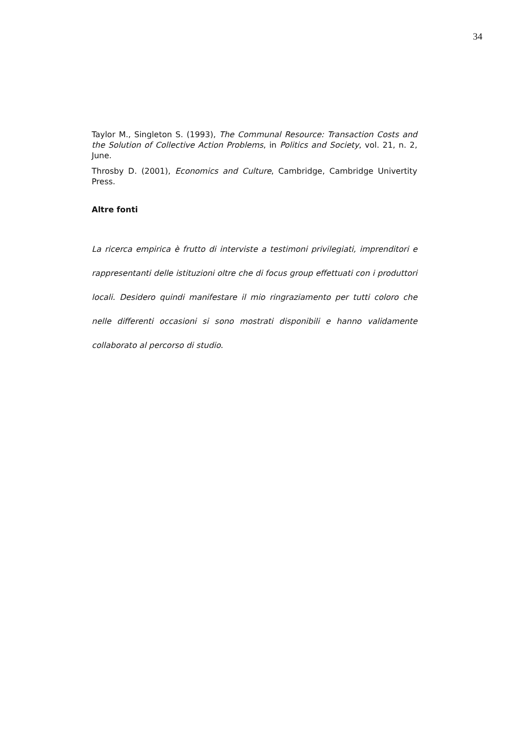34
Taylor M., Singleton S. (1993), The Communal Resource: Transaction Costs and the Solution of Collective Action Problems, in Politics and Society, vol. 21, n. 2, June.
Throsby D. (2001), Economics and Culture, Cambridge, Cambridge Univertity Press.
Altre fonti
La ricerca empirica è frutto di interviste a testimoni privilegiati, imprenditori e rappresentanti delle istituzioni oltre che di focus group effettuati con i produttori locali. Desidero quindi manifestare il mio ringraziamento per tutti coloro che nelle differenti occasioni si sono mostrati disponibili e hanno validamente collaborato al percorso di studio.